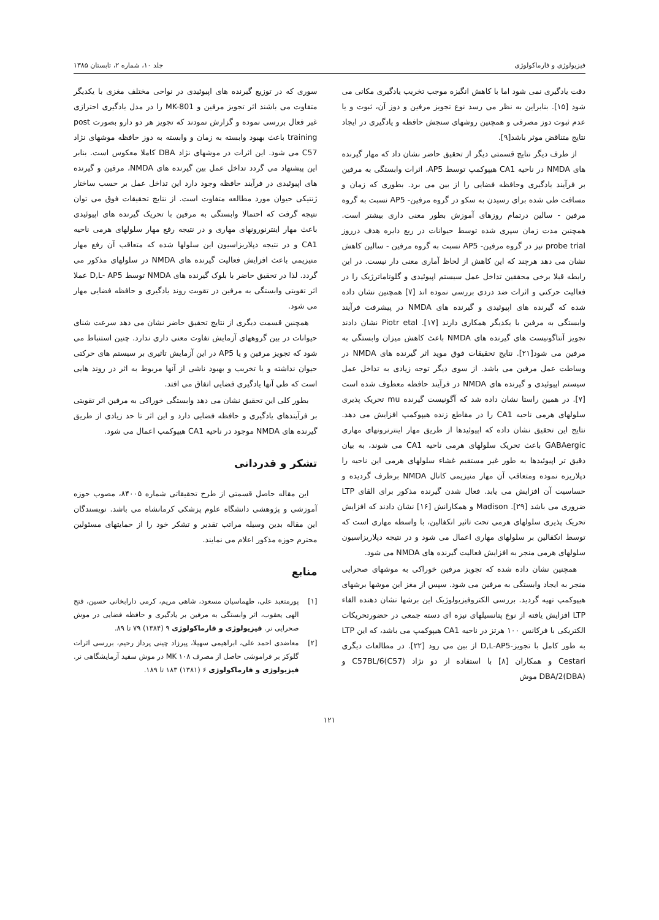فیزیولوژی و فارماکولوژی جلد ۱۰، شماره ۲، تابستان ۱۳۸۵
دقت یادگیری نمی شود اما با کاهش انگیزه موجب تخریب یادگیری مکانی می شود [۱۵]. بنابراین به نظر می رسد نوع تجویز مرفین و دوز آن، ثبوت و یا عدم ثبوت دوز مصرفی و همچنین روشهای سنجش حافظه و یادگیری در ایجاد نتایج متناقض موثر باشد[۹].
از طرف دیگر نتایج قسمتی دیگر از تحقیق حاضر نشان داد که مهار گیرنده های NMDA در ناحیه CA1 هیپوکمپ توسط AP5، اثرات وابستگی به مرفین بر فرآیند یادگیری وحافظه فضایی را از بین می برد. بطوری که زمان و مسافت طی شده برای رسیدن به سکو در گروه مرفین- AP5 نسبت به گروه مرفین - سالین درتمام روزهای آموزش بطور معنی داری بیشتر است. همچنین مدت زمان سپری شده توسط حیوانات در ربع دایره هدف درروز probe trial نیز در گروه مرفین- AP5 نسبت به گروه مرفین - سالین کاهش نشان می دهد هرچند که این کاهش از لحاظ آماری معنی دار نیست. در این رابطه قبلا برخی محققین تداخل عمل سیستم اپیوئیدی و گلوتاماترژیک را در فعالیت حرکتی و اثرات ضد دردی بررسی نموده اند [۷] همچنین نشان داده شده که گیرنده های اپیوئیدی و گیرنده های NMDA در پیشرفت فرآیند وابستگی به مرفین با یکدیگر همکاری دارند [۱۷]. Piotr etal نشان دادند تجویز آنتاگونیست های گیرنده های NMDA باعث کاهش میزان وابستگی به مرفین می شود[۲۱]. نتایج تحقیقات فوق موید اثر گیرنده های NMDA در وساطت عمل مرفین می باشد. از سوی دیگر توجه زیادی به تداخل عمل سیستم اپیوئیدی و گیرنده های NMDA در فرآیند حافظه معطوف شده است [۷]. در همین راستا نشان داده شد که آگونیست گیرنده mu تحریک پذیری سلولهای هرمی ناحیه CA1 را در مقاطع زنده هیپوکمپ افزایش می دهد. نتایج این تحقیق نشان داده که اپیوئیدها از طریق مهار اینترنرونهای مهاری GABAergic باعث تحریک سلولهای هرمی ناحیه CA1 می شوند، به بیان دقیق تر اپیوئیدها به طور غیر مستقیم غشاء سلولهای هرمی این ناحیه را دپلاریزه نموده ومتعاقب آن مهار منیزیمی کانال NMDA برطرف گردیده و حساسیت آن افزایش می یابد. فعال شدن گیرنده مذکور برای القای LTP ضروری می باشد [۲۹]. Madison و همکارانش [۱۶] نشان دادند که افزایش تحریک پذیری سلولهای هرمی تحت تاثیر انکفالین، با واسطه مهاری است که توسط انکفالین بر سلولهای مهاری اعمال می شود و در نتیجه دپلاریزاسیون سلولهای هرمی منجر به افزایش فعالیت گیرنده های NMDA می شود.
همچنین نشان داده شده که تجویز مرفین خوراکی به موشهای صحرایی منجر به ایجاد وابستگی به مرفین می شود. سپس از مغز این موشها برشهای هیپوکمپ تهیه گردید. بررسی الکتروفیزیولوژیک این برشها نشان دهنده القاء LTP افزایش یافته از نوع پتانسیلهای نیزه ای دسته جمعی در حضورتحریکات الکتریکی با فرکانس ۱۰۰ هرتز در ناحیه CA1 هیپوکمپ می باشد، که این LTP به طور کامل با تجویز-D,L-AP5 از بین می رود [۲۲]. در مطالعات دیگری Cestari و همکاران [۸] با استفاده از دو نژاد C57BL/6(C57) و DBA/2(DBA) موش
سوری که در توزیع گیرنده های اپیوئیدی در نواحی مختلف مغزی با یکدیگر متفاوت می باشند اثر تجویز مرفین و MK-801 را در مدل یادگیری احترازی غیر فعال بررسی نموده و گزارش نمودند که تجویز هر دو دارو بصورت post training باعث بهبود وابسته به زمان و وابسته به دوز حافظه موشهای نژاد C57 می شود. این اثرات در موشهای نژاد DBA کاملا معکوس است. بنابر این پیشنهاد می گردد تداخل عمل بین گیرنده های NMDA، مرفین و گیرنده های اپیوئیدی در فرآیند حافظه وجود دارد این تداخل عمل بر حسب ساختار ژنتیکی حیوان مورد مطالعه متفاوت است. از نتایج تحقیقات فوق می توان نتیجه گرفت که احتمالا وابستگی به مرفین با تحریک گیرنده های اپیوئیدی باعث مهار اینترنورونهای مهاری و در نتیجه رفع مهار سلولهای هرمی ناحیه CA1 و در نتیجه دپلاریزاسیون این سلولها شده که متعاقب آن رفع مهار منیزیمی باعث افزایش فعالیت گیرنده های NMDA در سلولهای مذکور می گردد. لذا در تحقیق حاضر با بلوک گیرنده های NMDA توسط D,L- AP5 عملا اثر تقویتی وابستگی به مرفین در تقویت روند یادگیری و حافظه فضایی مهار می شود.
همچنین قسمت دیگری از نتایج تحقیق حاضر نشان می دهد سرعت شنای حیوانات در بین گروههای آزمایش تفاوت معنی داری ندارد. چنین استنباط می شود که تجویز مرفین و یا AP5 در این آزمایش تاثیری بر سیستم های حرکتی حیوان نداشته و یا تخریب و بهبود ناشی از آنها مربوط به اثر در روند هایی است که طی آنها یادگیری فضایی اتفاق می افتد.
بطور کلی این تحقیق نشان می دهد وابستگی خوراکی به مرفین اثر تقویتی بر فرآیندهای یادگیری و حافظه فضایی دارد و این اثر تا حد زیادی از طریق گیرنده های NMDA موجود در ناحیه CA1 هیپوکمپ اعمال می شود.
تشکر و قدردانی
این مقاله حاصل قسمتی از طرح تحقیقاتی شماره ۸۴۰۰۵، مصوب حوزه آموزشی و پژوهشی دانشگاه علوم پزشکی کرمانشاه می باشد. نویسندگان این مقاله بدین وسیله مراتب تقدیر و تشکر خود را از حمایتهای مسئولین محترم حوزه مذکور اعلام می نمایند.
منابع
[۱] پورمتعبد علی، طهماسیان مسعود، شاهی مریم، کرمی دارابخانی حسین، فتح الهی یعقوب، اثر وابستگی به مرفین بر یادگیری و حافظه فضایی در موش صحرایی نر. فیزیولوژی و فارماکولوژی ۹ (۱۳۸۴) ۷۹ تا ۸۹.
[۲] معاضدی احمد علی، ابراهیمی سهیلا، پیرزاد چینی پرداز رحیم، بررسی اثرات گلوکز بر فراموشی حاصل از مصرف MK ۱۰۸ در موش سفید آزمایشگاهی نر. فیزیولوژی و فارماکولوژی ۶ (۱۳۸۱) ۱۸۳ تا ۱۸۹.
۱۲۱